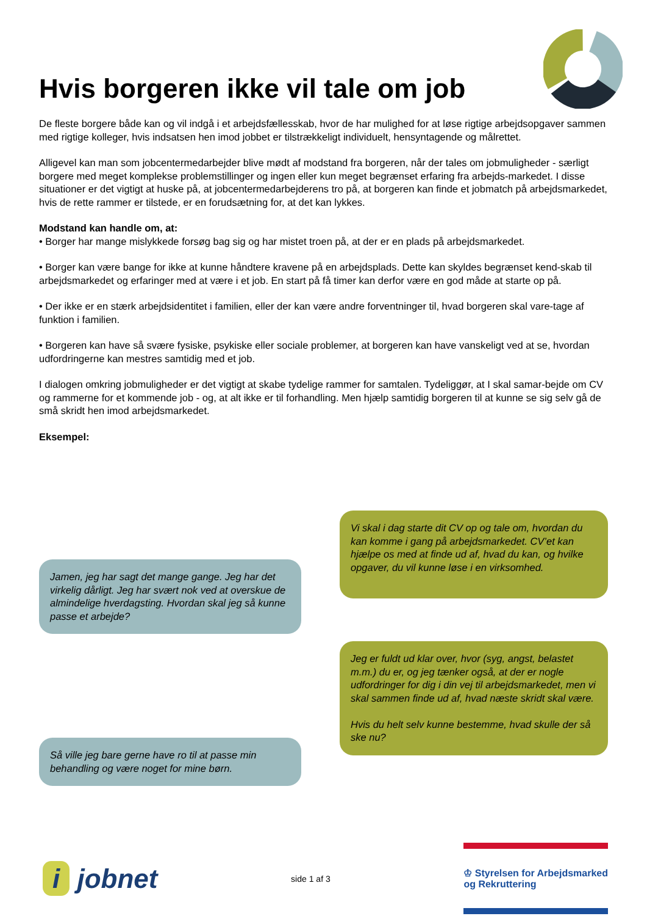Hvis borgeren ikke vil tale om job
De fleste borgere både kan og vil indgå i et arbejdsfællesskab, hvor de har mulighed for at løse rigtige arbejdsopgaver sammen med rigtige kolleger, hvis indsatsen hen imod jobbet er tilstrækkeligt individuelt, hensyntagende og målrettet.
Alligevel kan man som jobcentermedarbejder blive mødt af modstand fra borgeren, når der tales om jobmuligheder - særligt borgere med meget komplekse problemstillinger og ingen eller kun meget begrænset erfaring fra arbejds-markedet. I disse situationer er det vigtigt at huske på, at jobcentermedarbejderens tro på, at borgeren kan finde et jobmatch på arbejdsmarkedet, hvis de rette rammer er tilstede, er en forudsætning for, at det kan lykkes.
Modstand kan handle om, at:
• Borger har mange mislykkede forsøg bag sig og har mistet troen på, at der er en plads på arbejdsmarkedet.
• Borger kan være bange for ikke at kunne håndtere kravene på en arbejdsplads. Dette kan skyldes begrænset kend-skab til arbejdsmarkedet og erfaringer med at være i et job. En start på få timer kan derfor være en god måde at starte op på.
• Der ikke er en stærk arbejdsidentitet i familien, eller der kan være andre forventninger til, hvad borgeren skal vare-tage af funktion i familien.
• Borgeren kan have så svære fysiske, psykiske eller sociale problemer, at borgeren kan have vanskeligt ved at se, hvordan udfordringerne kan mestres samtidig med et job.
I dialogen omkring jobmuligheder er det vigtigt at skabe tydelige rammer for samtalen. Tydeliggør, at I skal samar-bejde om CV og rammerne for et kommende job - og, at alt ikke er til forhandling. Men hjælp samtidig borgeren til at kunne se sig selv gå de små skridt hen imod arbejdsmarkedet.
Eksempel:
Jamen, jeg har sagt det mange gange. Jeg har det virkelig dårligt. Jeg har svært nok ved at overskue de almindelige hverdagsting. Hvordan skal jeg så kunne passe et arbejde?
Så ville jeg bare gerne have ro til at passe min behandling og være noget for mine børn.
Vi skal i dag starte dit CV op og tale om, hvordan du kan komme i gang på arbejdsmarkedet. CV’et kan hjælpe os med at finde ud af, hvad du kan, og hvilke opgaver, du vil kunne løse i en virksomhed.
Jeg er fuldt ud klar over, hvor (syg, angst, belastet m.m.) du er, og jeg tænker også, at der er nogle udfordringer for dig i din vej til arbejdsmarkedet, men vi skal sammen finde ud af, hvad næste skridt skal være.
Hvis du helt selv kunne bestemme, hvad skulle der så ske nu?
i jobnet
side 1 af 3
♔ Styrelsen for Arbejdsmarked
og Rekruttering